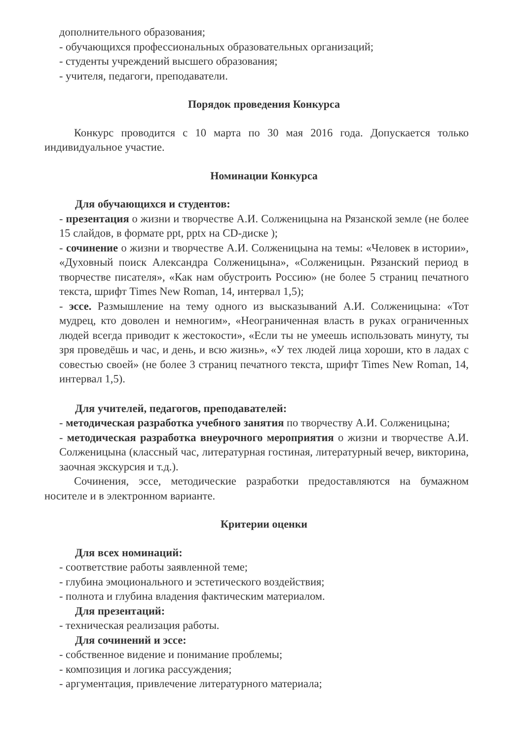дополнительного образования;
- обучающихся профессиональных образовательных организаций;
- студенты учреждений высшего образования;
- учителя, педагоги, преподаватели.
Порядок проведения Конкурса
Конкурс проводится с 10 марта по 30 мая 2016 года. Допускается только индивидуальное участие.
Номинации Конкурса
Для обучающихся и студентов:
- презентация о жизни и творчестве А.И. Солженицына на Рязанской земле (не более 15 слайдов, в формате ppt, pptx на CD-диске );
- сочинение о жизни и творчестве А.И. Солженицына на темы: «Человек в истории», «Духовный поиск Александра Солженицына», «Солженицын. Рязанский период в творчестве писателя», «Как нам обустроить Россию» (не более 5 страниц печатного текста, шрифт Times New Roman, 14, интервал 1,5);
- эссе. Размышление на тему одного из высказываний А.И. Солженицына: «Тот мудрец, кто доволен и немногим», «Неограниченная власть в руках ограниченных людей всегда приводит к жестокости», «Если ты не умеешь использовать минуту, ты зря проведёшь и час, и день, и всю жизнь», «У тех людей лица хороши, кто в ладах с совестью своей» (не более 3 страниц печатного текста, шрифт Times New Roman, 14, интервал 1,5).
Для учителей, педагогов, преподавателей:
- методическая разработка учебного занятия по творчеству А.И. Солженицына;
- методическая разработка внеурочного мероприятия о жизни и творчестве А.И. Солженицына (классный час, литературная гостиная, литературный вечер, викторина, заочная экскурсия и т.д.).
Сочинения, эссе, методические разработки предоставляются на бумажном носителе и в электронном варианте.
Критерии оценки
Для всех номинаций:
- соответствие работы заявленной теме;
- глубина эмоционального и эстетического воздействия;
- полнота и глубина владения фактическим материалом.
Для презентаций:
- техническая реализация работы.
Для сочинений и эссе:
- собственное видение и понимание проблемы;
- композиция и логика рассуждения;
- аргументация, привлечение литературного материала;